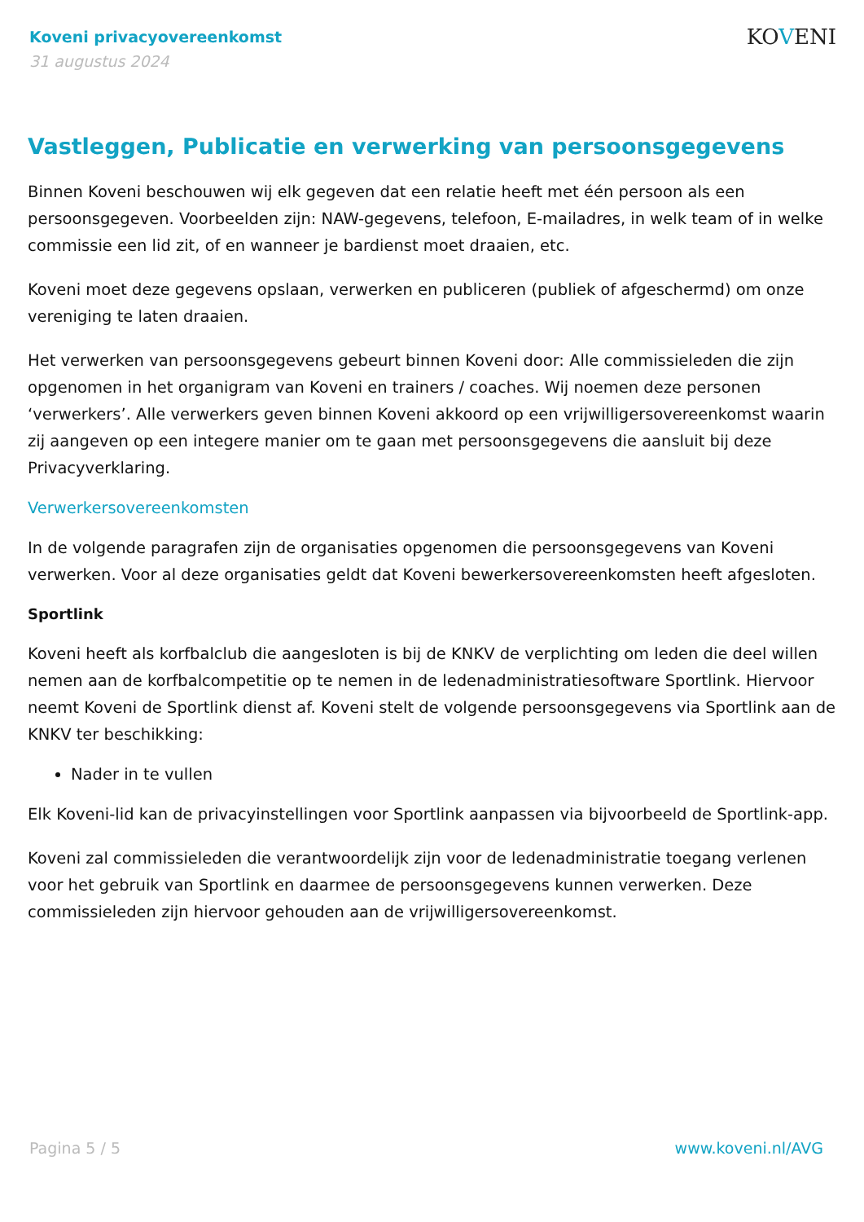Koveni privacyovereenkomst
31 augustus 2024
KOVENI
Vastleggen, Publicatie en verwerking van persoonsgegevens
Binnen Koveni beschouwen wij elk gegeven dat een relatie heeft met één persoon als een persoonsgegeven. Voorbeelden zijn: NAW-gegevens, telefoon, E-mailadres, in welk team of in welke commissie een lid zit, of en wanneer je bardienst moet draaien, etc.
Koveni moet deze gegevens opslaan, verwerken en publiceren (publiek of afgeschermd) om onze vereniging te laten draaien.
Het verwerken van persoonsgegevens gebeurt binnen Koveni door: Alle commissieleden die zijn opgenomen in het organigram van Koveni en trainers / coaches. Wij noemen deze personen ‘verwerkers’. Alle verwerkers geven binnen Koveni akkoord op een vrijwilligersovereenkomst waarin zij aangeven op een integere manier om te gaan met persoonsgegevens die aansluit bij deze Privacyverklaring.
Verwerkersovereenkomsten
In de volgende paragrafen zijn de organisaties opgenomen die persoonsgegevens van Koveni verwerken. Voor al deze organisaties geldt dat Koveni bewerkersovereenkomsten heeft afgesloten.
Sportlink
Koveni heeft als korfbalclub die aangesloten is bij de KNKV de verplichting om leden die deel willen nemen aan de korfbalcompetitie op te nemen in de ledenadministratiesoftware Sportlink. Hiervoor neemt Koveni de Sportlink dienst af. Koveni stelt de volgende persoonsgegevens via Sportlink aan de KNKV ter beschikking:
Nader in te vullen
Elk Koveni-lid kan de privacyinstellingen voor Sportlink aanpassen via bijvoorbeeld de Sportlink-app.
Koveni zal commissieleden die verantwoordelijk zijn voor de ledenadministratie toegang verlenen voor het gebruik van Sportlink en daarmee de persoonsgegevens kunnen verwerken. Deze commissieleden zijn hiervoor gehouden aan de vrijwilligersovereenkomst.
Pagina 5 / 5 www.koveni.nl/AVG